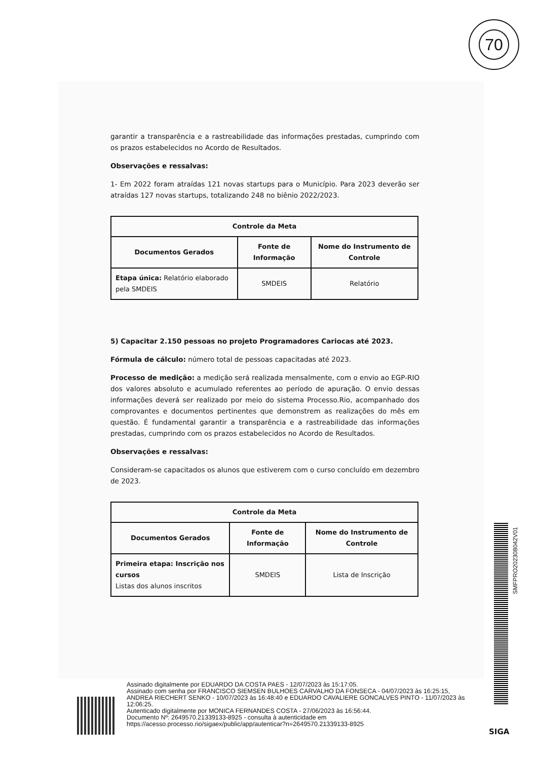70
garantir a transparência e a rastreabilidade das informações prestadas, cumprindo com os prazos estabelecidos no Acordo de Resultados.
Observações e ressalvas:
1- Em 2022 foram atraídas 121 novas startups para o Município. Para 2023 deverão ser atraídas 127 novas startups, totalizando 248 no biênio 2022/2023.
| Controle da Meta | | |
| --- | --- | --- |
| Documentos Gerados | Fonte de Informação | Nome do Instrumento de Controle |
| Etapa única: Relatório elaborado pela SMDEIS | SMDEIS | Relatório |
5) Capacitar 2.150 pessoas no projeto Programadores Cariocas até 2023.
Fórmula de cálculo: número total de pessoas capacitadas até 2023.
Processo de medição: a medição será realizada mensalmente, com o envio ao EGP-RIO dos valores absoluto e acumulado referentes ao período de apuração. O envio dessas informações deverá ser realizado por meio do sistema Processo.Rio, acompanhado dos comprovantes e documentos pertinentes que demonstrem as realizações do mês em questão. É fundamental garantir a transparência e a rastreabilidade das informações prestadas, cumprindo com os prazos estabelecidos no Acordo de Resultados.
Observações e ressalvas:
Consideram-se capacitados os alunos que estiverem com o curso concluído em dezembro de 2023.
| Controle da Meta | | |
| --- | --- | --- |
| Documentos Gerados | Fonte de Informação | Nome do Instrumento de Controle |
| Primeira etapa: Inscrição nos cursos Listas dos alunos inscritos | SMDEIS | Lista de Inscrição |
SMFPRO202308042V01
Assinado digitalmente por EDUARDO DA COSTA PAES - 12/07/2023 às 15:17:05.
Assinado com senha por FRANCISCO SIEMSEN BULHOES CARVALHO DA FONSECA - 04/07/2023 às 16:25:15, ANDREA RIECHERT SENKO - 10/07/2023 às 16:48:40 e EDUARDO CAVALIERE GONCALVES PINTO - 11/07/2023 às 12:06:25.
Autenticado digitalmente por MONICA FERNANDES COSTA - 27/06/2023 às 16:56:44.
Documento Nº: 2649570.21339133-8925 - consulta à autenticidade em
https://acesso.processo.rio/sigaex/public/app/autenticar?n=2649570.21339133-8925
SIGA